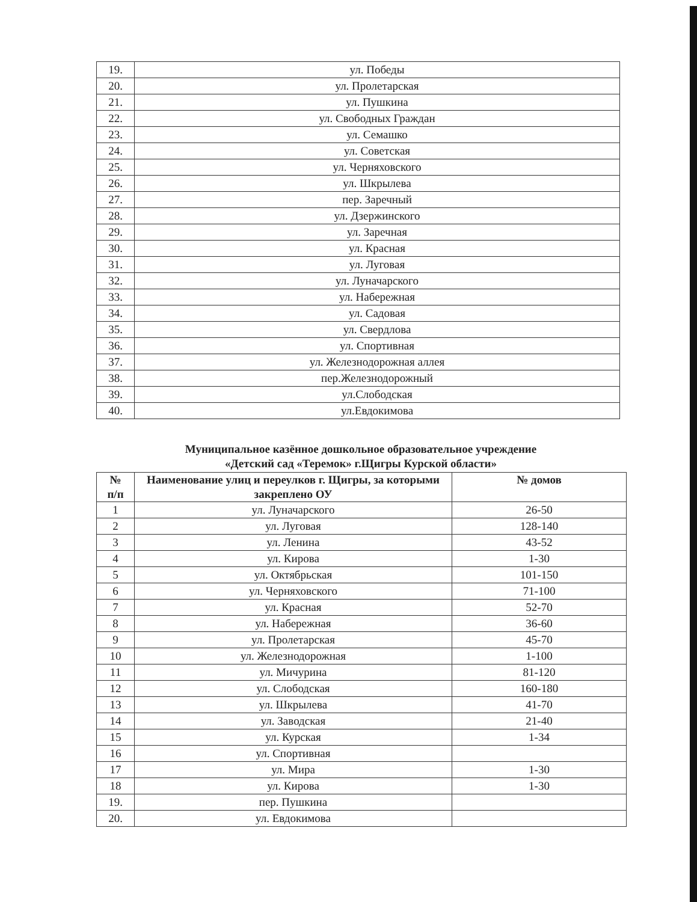| 19. | ул. Победы |
| 20. | ул. Пролетарская |
| 21. | ул. Пушкина |
| 22. | ул. Свободных Граждан |
| 23. | ул. Семашко |
| 24. | ул. Советская |
| 25. | ул. Черняховского |
| 26. | ул. Шкрылева |
| 27. | пер. Заречный |
| 28. | ул. Дзержинского |
| 29. | ул. Заречная |
| 30. | ул. Красная |
| 31. | ул. Луговая |
| 32. | ул. Луначарского |
| 33. | ул. Набережная |
| 34. | ул. Садовая |
| 35. | ул. Свердлова |
| 36. | ул. Спортивная |
| 37. | ул. Железнодорожная аллея |
| 38. | пер.Железнодорожный |
| 39. | ул.Слободская |
| 40. | ул.Евдокимова |
Муниципальное казённое дошкольное образовательное учреждение
«Детский сад «Теремок» г.Щигры Курской области»
| № п/п | Наименование улиц и переулков г. Щигры, за которыми закреплено ОУ | № домов |
| --- | --- | --- |
| 1 | ул. Луначарского | 26-50 |
| 2 | ул. Луговая | 128-140 |
| 3 | ул. Ленина | 43-52 |
| 4 | ул. Кирова | 1-30 |
| 5 | ул. Октябрьская | 101-150 |
| 6 | ул. Черняховского | 71-100 |
| 7 | ул. Красная | 52-70 |
| 8 | ул. Набережная | 36-60 |
| 9 | ул. Пролетарская | 45-70 |
| 10 | ул. Железнодорожная | 1-100 |
| 11 | ул. Мичурина | 81-120 |
| 12 | ул. Слободская | 160-180 |
| 13 | ул. Шкрылева | 41-70 |
| 14 | ул. Заводская | 21-40 |
| 15 | ул. Курская | 1-34 |
| 16 | ул. Спортивная | |
| 17 | ул. Мира | 1-30 |
| 18 | ул. Кирова | 1-30 |
| 19. | пер. Пушкина | |
| 20. | ул. Евдокимова | |